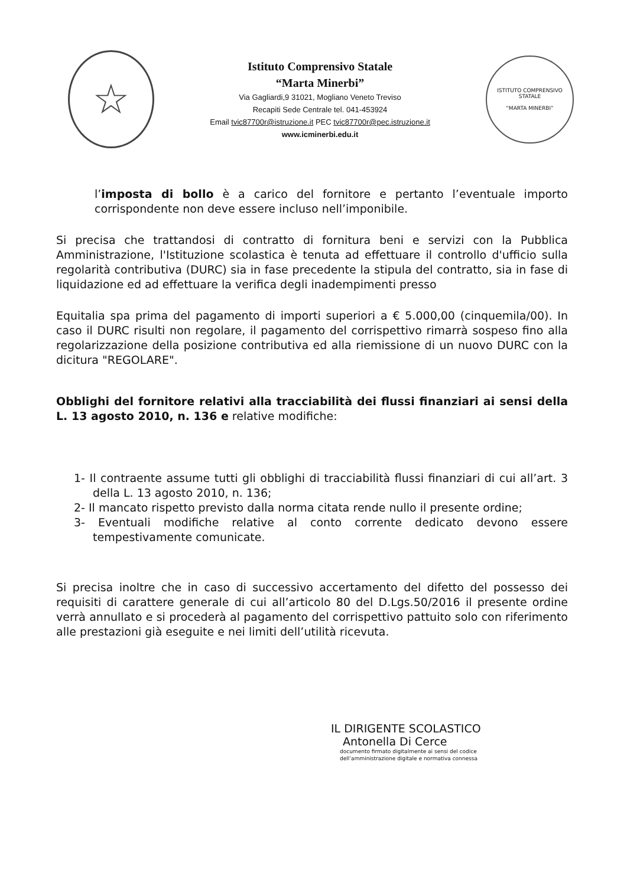☆
Istituto Comprensivo Statale
“Marta Minerbi”
Via Gagliardi,9 31021, Mogliano Veneto Treviso
Recapiti Sede Centrale tel. 041-453924
Email tvic87700r@istruzione.it PEC tvic87700r@pec.istruzione.it
www.icminerbi.edu.it
ISTITUTO COMPRENSIVO STATALE
“MARTA MINERBI”
l’imposta di bollo è a carico del fornitore e pertanto l’eventuale importo corrispondente non deve essere incluso nell’imponibile.
Si precisa che trattandosi di contratto di fornitura beni e servizi con la Pubblica Amministrazione, l'Istituzione scolastica è tenuta ad effettuare il controllo d'ufficio sulla regolarità contributiva (DURC) sia in fase precedente la stipula del contratto, sia in fase di liquidazione ed ad effettuare la verifica degli inadempimenti presso
Equitalia spa prima del pagamento di importi superiori a € 5.000,00 (cinquemila/00). In caso il DURC risulti non regolare, il pagamento del corrispettivo rimarrà sospeso fino alla regolarizzazione della posizione contributiva ed alla riemissione di un nuovo DURC con la dicitura "REGOLARE".
Obblighi del fornitore relativi alla tracciabilità dei flussi finanziari ai sensi della L. 13 agosto 2010, n. 136 e relative modifiche:
1- Il contraente assume tutti gli obblighi di tracciabilità flussi finanziari di cui all’art. 3 della L. 13 agosto 2010, n. 136;
2- Il mancato rispetto previsto dalla norma citata rende nullo il presente ordine;
3- Eventuali modifiche relative al conto corrente dedicato devono essere tempestivamente comunicate.
Si precisa inoltre che in caso di successivo accertamento del difetto del possesso dei requisiti di carattere generale di cui all’articolo 80 del D.Lgs.50/2016 il presente ordine verrà annullato e si procederà al pagamento del corrispettivo pattuito solo con riferimento alle prestazioni già eseguite e nei limiti dell’utilità ricevuta.
IL DIRIGENTE SCOLASTICO
Antonella Di Cerce
documento firmato digitalmente ai sensi del codice
dell’amministrazione digitale e normativa connessa